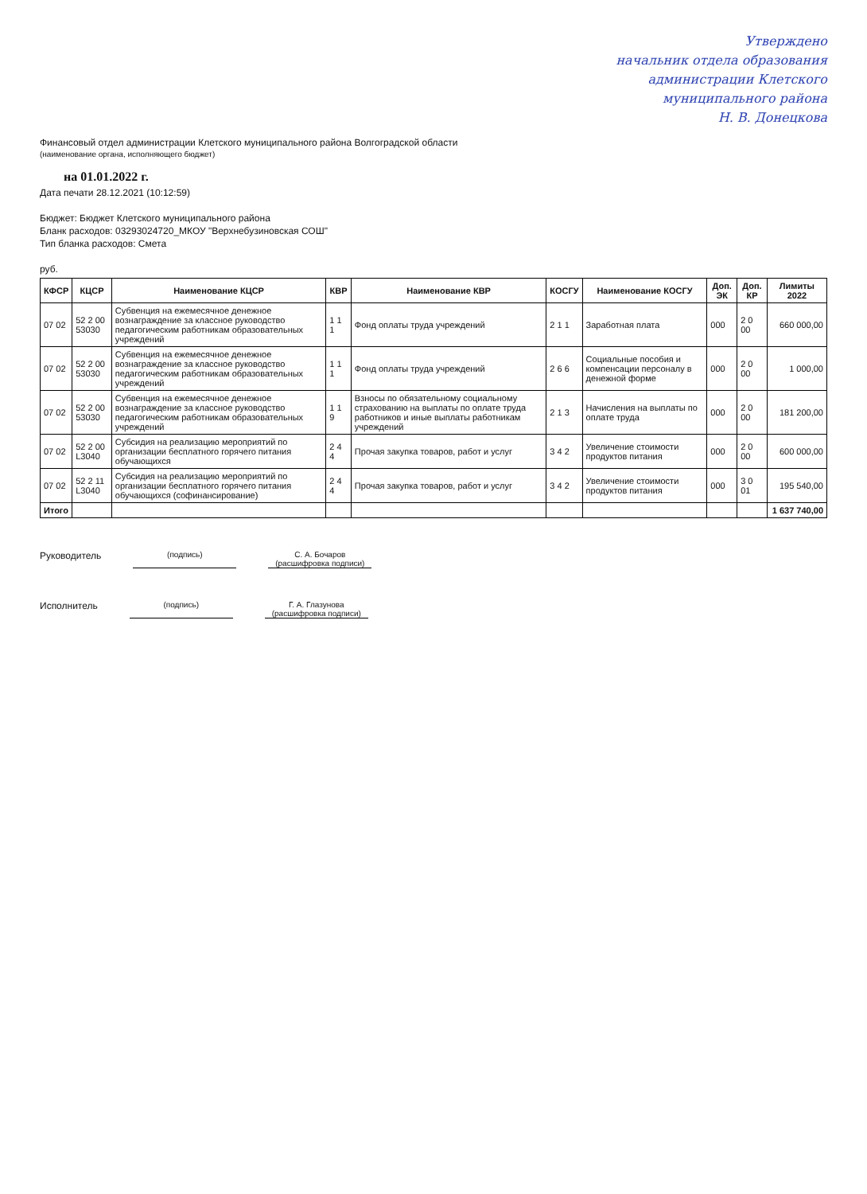Утверждено
начальник отдела образования
администрации Клетского
муниципального района
Н. В. Донецкова
Финансовый отдел администрации Клетского муниципального района Волгоградской области
(наименование органа, исполняющего бюджет)
на 01.01.2022 г.
Дата печати 28.12.2021 (10:12:59)
Бюджет: Бюджет Клетского муниципального района
Бланк расходов: 03293024720_МКОУ "Верхнебузиновская СОШ"
Тип бланка расходов: Смета
руб.
| КФСР | КЦСР | Наименование КЦСР | КВР | Наименование КВР | КОСГУ | Наименование КОСГУ | Доп. ЭК | Доп. КР | Лимиты 2022 |
| --- | --- | --- | --- | --- | --- | --- | --- | --- | --- |
| 07 02 | 52 2 00 53030 | Субвенция на ежемесячное денежное вознаграждение за классное руководство педагогическим работникам образовательных учреждений | 1 1 1 | Фонд оплаты труда учреждений | 2 1 1 | Заработная плата | 000 | 2 0 00 | 660 000,00 |
| 07 02 | 52 2 00 53030 | Субвенция на ежемесячное денежное вознаграждение за классное руководство педагогическим работникам образовательных учреждений | 1 1 1 | Фонд оплаты труда учреждений | 2 6 6 | Социальные пособия и компенсации персоналу в денежной форме | 000 | 2 0 00 | 1 000,00 |
| 07 02 | 52 2 00 53030 | Субвенция на ежемесячное денежное вознаграждение за классное руководство педагогическим работникам образовательных учреждений | 1 1 9 | Взносы по обязательному социальному страхованию на выплаты по оплате труда работников и иные выплаты работникам учреждений | 2 1 3 | Начисления на выплаты по оплате труда | 000 | 2 0 00 | 181 200,00 |
| 07 02 | 52 2 00 L3040 | Субсидия на реализацию мероприятий по организации бесплатного горячего питания обучающихся | 2 4 4 | Прочая закупка товаров, работ и услуг | 3 4 2 | Увеличение стоимости продуктов питания | 000 | 2 0 00 | 600 000,00 |
| 07 02 | 52 2 11 L3040 | Субсидия на реализацию мероприятий по организации бесплатного горячего питания обучающихся (софинансирование) | 2 4 4 | Прочая закупка товаров, работ и услуг | 3 4 2 | Увеличение стоимости продуктов питания | 000 | 3 0 01 | 195 540,00 |
| Итого | | | | | | | | | 1 637 740,00 |
Руководитель (подпись) С. А. Бочаров
(расшифровка подписи)
Исполнитель (подпись) Г. А. Глазунова
(расшифровка подписи)